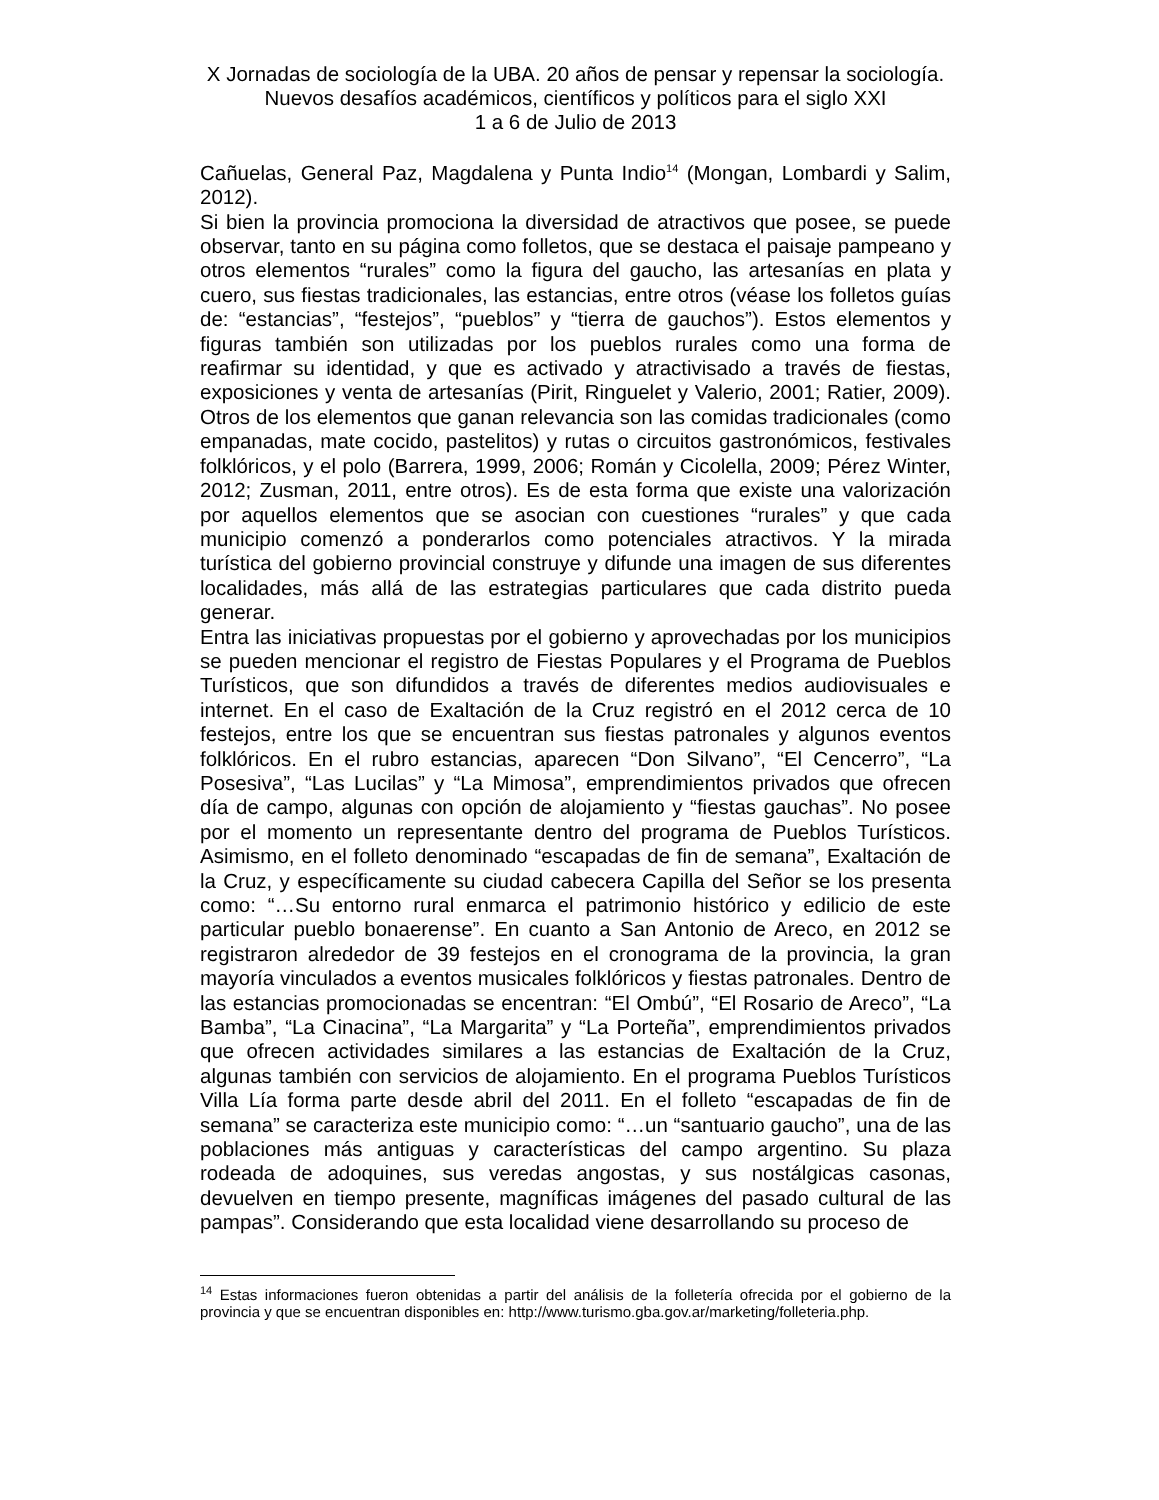X Jornadas de sociología de la UBA. 20 años de pensar y repensar la sociología. Nuevos desafíos académicos, científicos y políticos para el siglo XXI
1 a 6 de Julio de 2013
Cañuelas, General Paz, Magdalena y Punta Indio<sup>14</sup> (Mongan, Lombardi y Salim, 2012).
Si bien la provincia promociona la diversidad de atractivos que posee, se puede observar, tanto en su página como folletos, que se destaca el paisaje pampeano y otros elementos “rurales” como la figura del gaucho, las artesanías en plata y cuero, sus fiestas tradicionales, las estancias, entre otros (véase los folletos guías de: “estancias”, “festejos”, “pueblos” y “tierra de gauchos”). Estos elementos y figuras también son utilizadas por los pueblos rurales como una forma de reafirmar su identidad, y que es activado y atractivisado a través de fiestas, exposiciones y venta de artesanías (Pirit, Ringuelet y Valerio, 2001; Ratier, 2009). Otros de los elementos que ganan relevancia son las comidas tradicionales (como empanadas, mate cocido, pastelitos) y rutas o circuitos gastronómicos, festivales folklóricos, y el polo (Barrera, 1999, 2006; Román y Cicolella, 2009; Pérez Winter, 2012; Zusman, 2011, entre otros). Es de esta forma que existe una valorización por aquellos elementos que se asocian con cuestiones “rurales” y que cada municipio comenzó a ponderarlos como potenciales atractivos. Y la mirada turística del gobierno provincial construye y difunde una imagen de sus diferentes localidades, más allá de las estrategias particulares que cada distrito pueda generar.
Entra las iniciativas propuestas por el gobierno y aprovechadas por los municipios se pueden mencionar el registro de Fiestas Populares y el Programa de Pueblos Turísticos, que son difundidos a través de diferentes medios audiovisuales e internet. En el caso de Exaltación de la Cruz registró en el 2012 cerca de 10 festejos, entre los que se encuentran sus fiestas patronales y algunos eventos folklóricos. En el rubro estancias, aparecen “Don Silvano”, “El Cencerro”, “La Posesiva”, “Las Lucilas” y “La Mimosa”, emprendimientos privados que ofrecen día de campo, algunas con opción de alojamiento y “fiestas gauchas”. No posee por el momento un representante dentro del programa de Pueblos Turísticos. Asimismo, en el folleto denominado “escapadas de fin de semana”, Exaltación de la Cruz, y específicamente su ciudad cabecera Capilla del Señor se los presenta como: “…Su entorno rural enmarca el patrimonio histórico y edilicio de este particular pueblo bonaerense”. En cuanto a San Antonio de Areco, en 2012 se registraron alrededor de 39 festejos en el cronograma de la provincia, la gran mayoría vinculados a eventos musicales folklóricos y fiestas patronales. Dentro de las estancias promocionadas se encentran: “El Ombú”, “El Rosario de Areco”, “La Bamba”, “La Cinacina”, “La Margarita” y “La Porteña”, emprendimientos privados que ofrecen actividades similares a las estancias de Exaltación de la Cruz, algunas también con servicios de alojamiento. En el programa Pueblos Turísticos Villa Lía forma parte desde abril del 2011. En el folleto “escapadas de fin de semana” se caracteriza este municipio como: “…un “santuario gaucho”, una de las poblaciones más antiguas y características del campo argentino. Su plaza rodeada de adoquines, sus veredas angostas, y sus nostálgicas casonas, devuelven en tiempo presente, magníficas imágenes del pasado cultural de las pampas”. Considerando que esta localidad viene desarrollando su proceso de
<sup>14</sup> Estas informaciones fueron obtenidas a partir del análisis de la folletería ofrecida por el gobierno de la provincia y que se encuentran disponibles en: http://www.turismo.gba.gov.ar/marketing/folleteria.php.